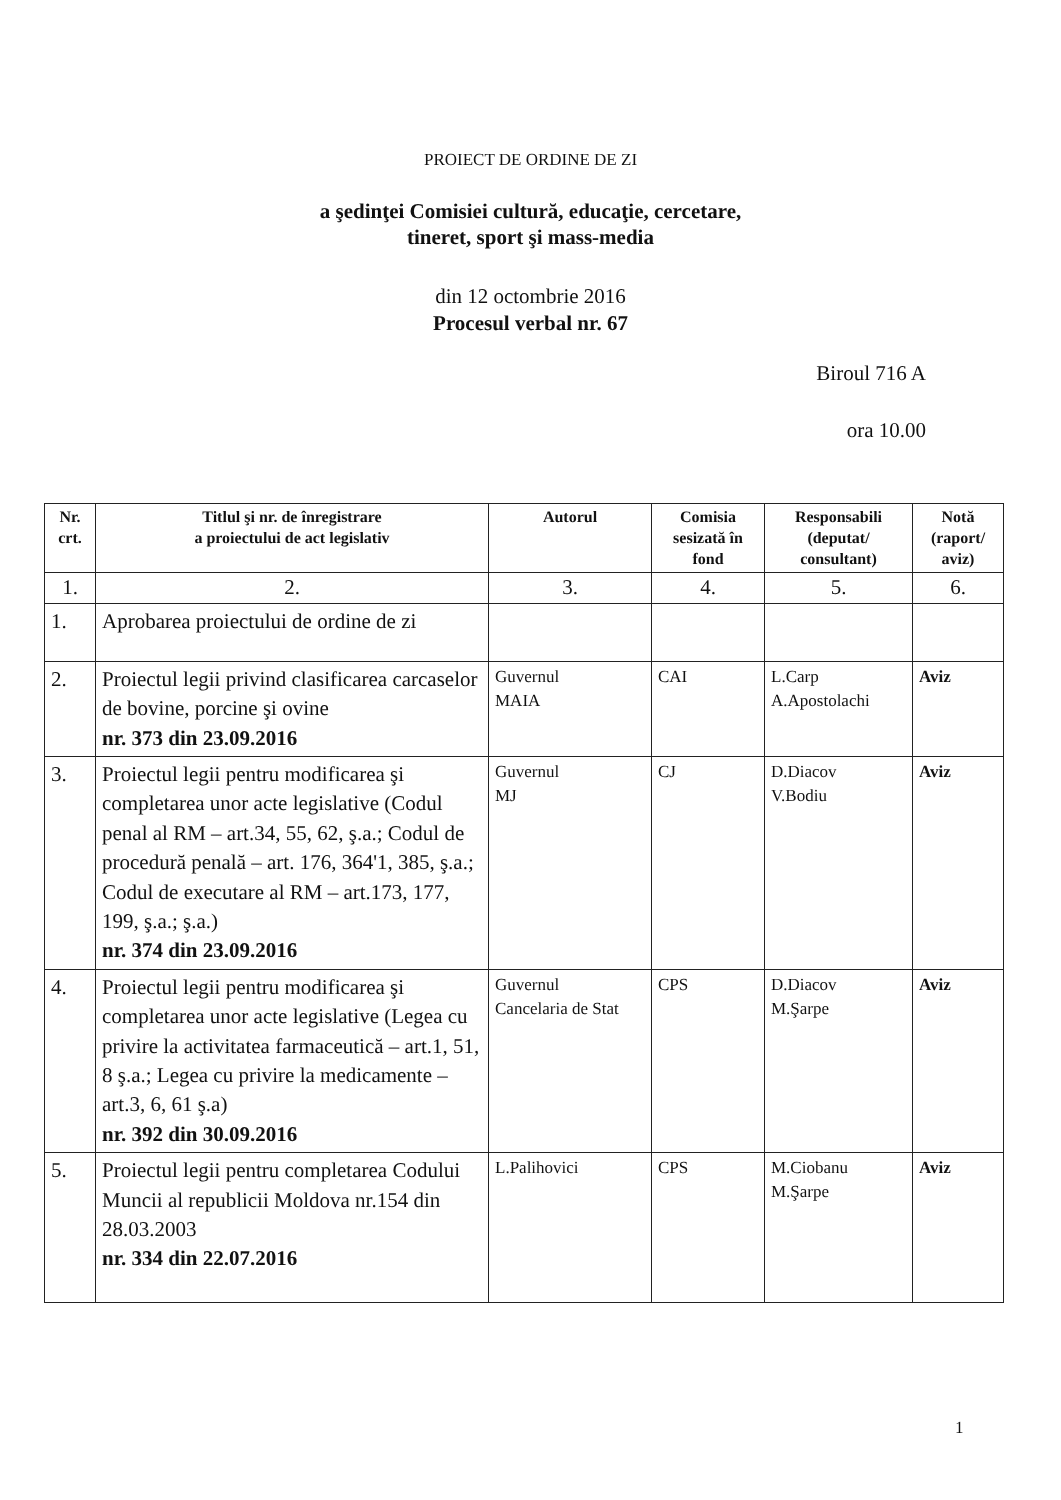PROIECT DE ORDINE DE ZI
a şedinţei Comisiei cultură, educaţie, cercetare,
tineret, sport şi mass-media
din 12 octombrie 2016
Procesul verbal nr. 67
Biroul 716 A
ora 10.00
| Nr. crt. | Titlul şi nr. de înregistrare a proiectului de act legislativ | Autorul | Comisia sesizată în fond | Responsabili (deputat/ consultant) | Notă (raport/ aviz) |
| --- | --- | --- | --- | --- | --- |
| 1. | 2. | 3. | 4. | 5. | 6. |
| 1. | Aprobarea proiectului de ordine de zi | | | | |
| 2. | Proiectul legii privind clasificarea carcaselor de bovine, porcine şi ovine nr. 373 din 23.09.2016 | Guvernul MAIA | CAI | L.Carp A.Apostolachi | Aviz |
| 3. | Proiectul legii pentru modificarea şi completarea unor acte legislative (Codul penal al RM – art.34, 55, 62, ş.a.; Codul de procedură penală – art. 176, 364'1, 385, ş.a.; Codul de executare al RM – art.173, 177, 199, ş.a.; ş.a.) nr. 374 din 23.09.2016 | Guvernul MJ | CJ | D.Diacov V.Bodiu | Aviz |
| 4. | Proiectul legii pentru modificarea şi completarea unor acte legislative (Legea cu privire la activitatea farmaceutică – art.1, 51, 8 ş.a.; Legea cu privire la medicamente – art.3, 6, 61 ş.a) nr. 392 din 30.09.2016 | Guvernul Cancelaria de Stat | CPS | D.Diacov M.Şarpe | Aviz |
| 5. | Proiectul legii pentru completarea Codului Muncii al republicii Moldova nr.154 din 28.03.2003 nr. 334 din 22.07.2016 | L.Palihovici | CPS | M.Ciobanu M.Şarpe | Aviz |
1